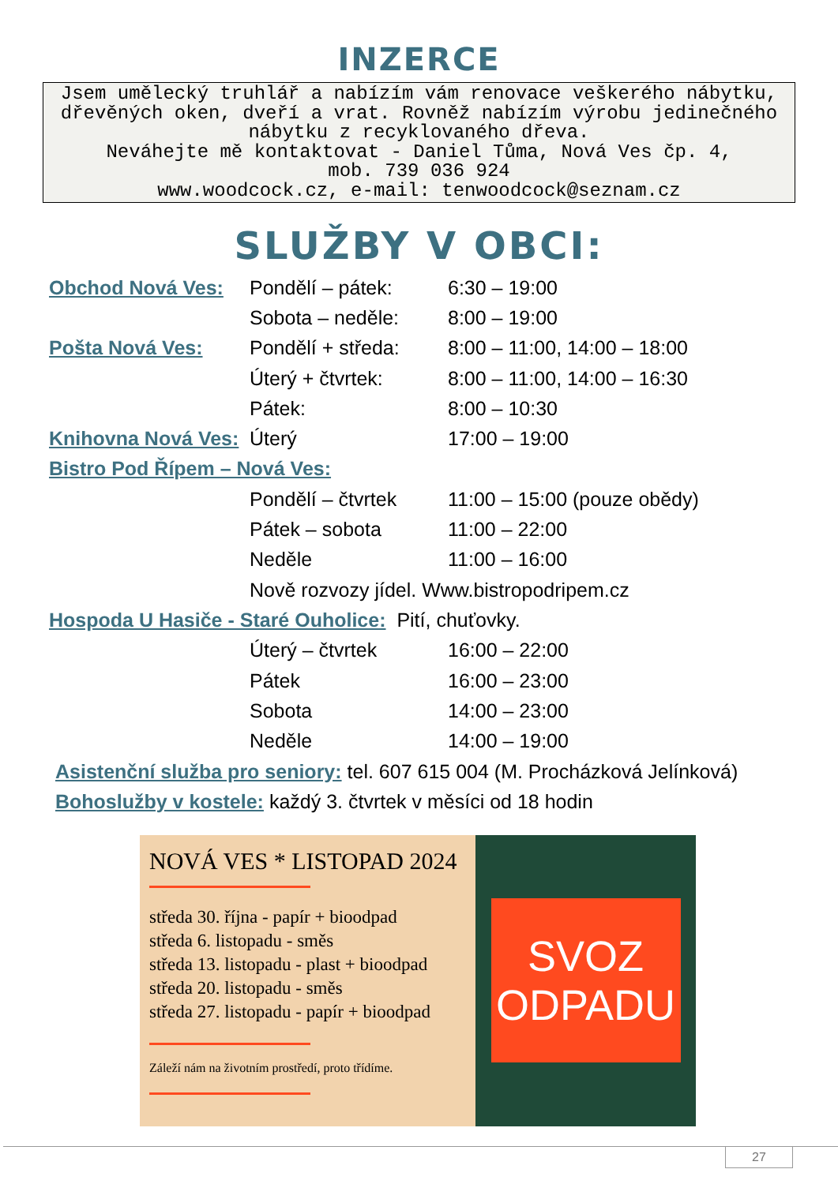INZERCE
Jsem umělecký truhlář a nabízím vám renovace veškerého nábytku, dřevěných oken, dveří a vrat. Rovněž nabízím výrobu jedinečného nábytku z recyklovaného dřeva.
Neváhejte mě kontaktovat - Daniel Tůma, Nová Ves čp. 4,
mob. 739 036 924
www.woodcock.cz, e-mail: tenwoodcock@seznam.cz
SLUŽBY V OBCI:
| Obchod Nová Ves: | Pondělí – pátek: | 6:30 – 19:00 |
| | Sobota – neděle: | 8:00 – 19:00 |
| Pošta Nová Ves: | Pondělí + středa: | 8:00 – 11:00, 14:00 – 18:00 |
| | Úterý + čtvrtek: | 8:00 – 11:00, 14:00 – 16:30 |
| | Pátek: | 8:00 – 10:30 |
| Knihovna Nová Ves: | Úterý | 17:00 – 19:00 |
| Bistro Pod Řípem – Nová Ves: | | |
| | Pondělí – čtvrtek | 11:00 – 15:00 (pouze obědy) |
| | Pátek – sobota | 11:00 – 22:00 |
| | Neděle | 11:00 – 16:00 |
| | Nově rozvozy jídel. Www.bistropodripem.cz | |
| Hospoda U Hasiče - Staré Ouholice: Pití, chuťovky. | | |
| | Úterý – čtvrtek | 16:00 – 22:00 |
| | Pátek | 16:00 – 23:00 |
| | Sobota | 14:00 – 23:00 |
| | Neděle | 14:00 – 19:00 |
Asistenční služba pro seniory: tel. 607 615 004 (M. Procházková Jelínková)
Bohoslužby v kostele: každý 3. čtvrtek v měsíci od 18 hodin
NOVÁ VES * LISTOPAD 2024
středa 30. října - papír + bioodpad
středa 6. listopadu - směs
středa 13. listopadu - plast + bioodpad
středa 20. listopadu - směs
středa 27. listopadu - papír + bioodpad
Záleží nám na životním prostředí, proto třídíme.
SVOZ
ODPADU
27